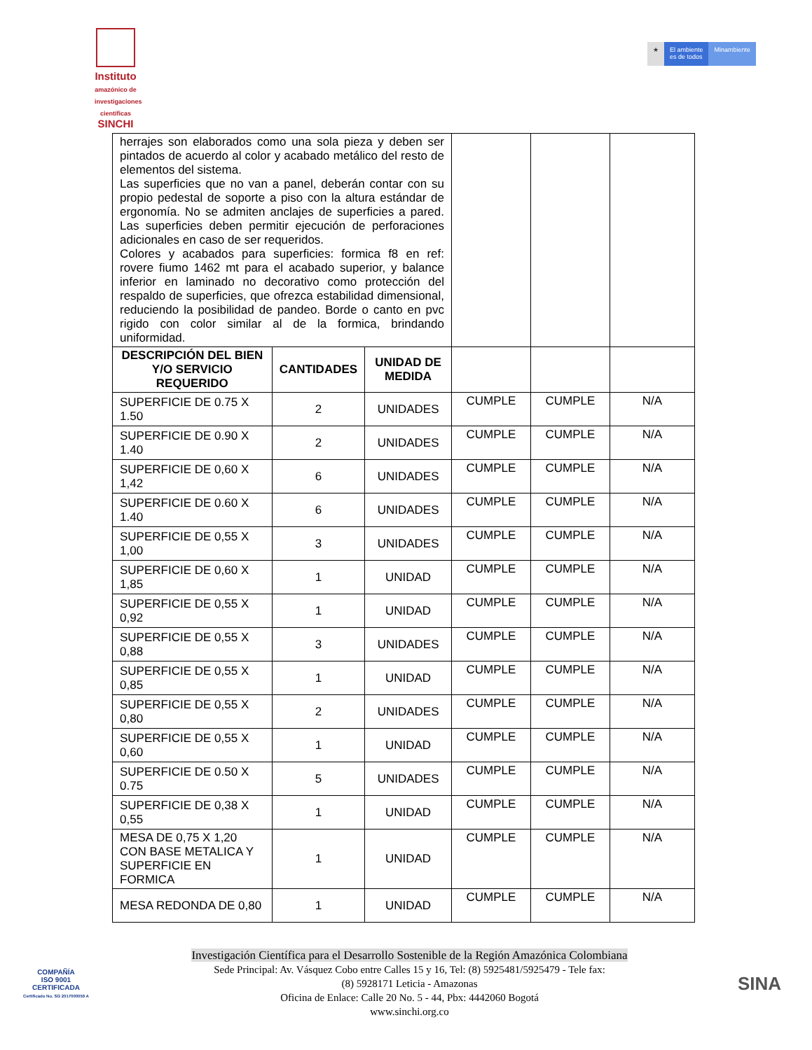Instituto
amazónico de investigaciones científicas
SINCHI
★ El ambiente
es de todos
Minambiente
| herrajes son elaborados como una sola pieza y deben ser pintados de acuerdo al color y acabado metálico del resto de elementos del sistema. Las superficies que no van a panel, deberán contar con su propio pedestal de soporte a piso con la altura estándar de ergonomía. No se admiten anclajes de superficies a pared. Las superficies deben permitir ejecución de perforaciones adicionales en caso de ser requeridos. Colores y acabados para superficies: formica f8 en ref: rovere fiumo 1462 mt para el acabado superior, y balance inferior en laminado no decorativo como protección del respaldo de superficies, que ofrezca estabilidad dimensional, reduciendo la posibilidad de pandeo. Borde o canto en pvc rigido con color similar al de la formica, brindando uniformidad. | | | | | |
| DESCRIPCIÓN DEL BIEN Y/O SERVICIO REQUERIDO | CANTIDADES | UNIDAD DE MEDIDA | | | |
| SUPERFICIE DE 0.75 X 1.50 | 2 | UNIDADES | CUMPLE | CUMPLE | N/A |
| SUPERFICIE DE 0.90 X 1.40 | 2 | UNIDADES | CUMPLE | CUMPLE | N/A |
| SUPERFICIE DE 0,60 X 1,42 | 6 | UNIDADES | CUMPLE | CUMPLE | N/A |
| SUPERFICIE DE 0.60 X 1.40 | 6 | UNIDADES | CUMPLE | CUMPLE | N/A |
| SUPERFICIE DE 0,55 X 1,00 | 3 | UNIDADES | CUMPLE | CUMPLE | N/A |
| SUPERFICIE DE 0,60 X 1,85 | 1 | UNIDAD | CUMPLE | CUMPLE | N/A |
| SUPERFICIE DE 0,55 X 0,92 | 1 | UNIDAD | CUMPLE | CUMPLE | N/A |
| SUPERFICIE DE 0,55 X 0,88 | 3 | UNIDADES | CUMPLE | CUMPLE | N/A |
| SUPERFICIE DE 0,55 X 0,85 | 1 | UNIDAD | CUMPLE | CUMPLE | N/A |
| SUPERFICIE DE 0,55 X 0,80 | 2 | UNIDADES | CUMPLE | CUMPLE | N/A |
| SUPERFICIE DE 0,55 X 0,60 | 1 | UNIDAD | CUMPLE | CUMPLE | N/A |
| SUPERFICIE DE 0.50 X 0.75 | 5 | UNIDADES | CUMPLE | CUMPLE | N/A |
| SUPERFICIE DE 0,38 X 0,55 | 1 | UNIDAD | CUMPLE | CUMPLE | N/A |
| MESA DE 0,75 X 1,20 CON BASE METALICA Y SUPERFICIE EN FORMICA | 1 | UNIDAD | CUMPLE | CUMPLE | N/A |
| MESA REDONDA DE 0,80 | 1 | UNIDAD | CUMPLE | CUMPLE | N/A |
COMPAÑÍA
ISO 9001
CERTIFICADA
Certificado No. SG 2017000059 A
Investigación Científica para el Desarrollo Sostenible de la Región Amazónica Colombiana
Sede Principal: Av. Vásquez Cobo entre Calles 15 y 16, Tel: (8) 5925481/5925479 - Tele fax:
(8) 5928171 Leticia - Amazonas
Oficina de Enlace: Calle 20 No. 5 - 44, Pbx: 4442060 Bogotá
www.sinchi.org.co
SINA